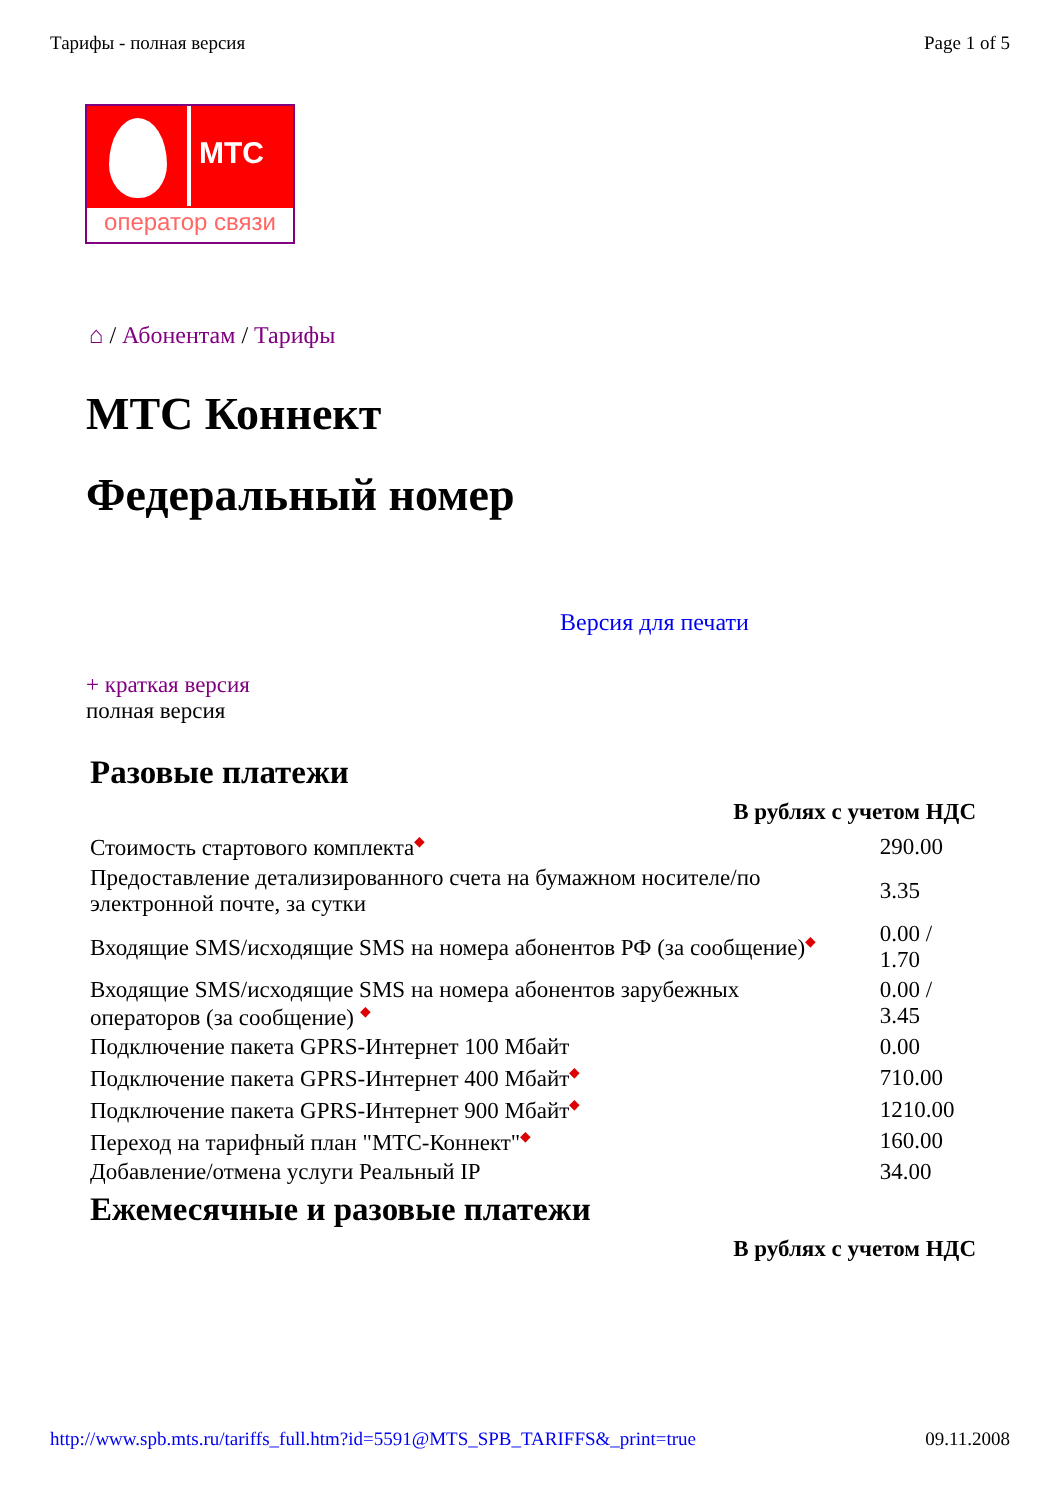Тарифы - полная версия Page 1 of 5
МТС
оператор связи
⌂ / Абонентам / Тарифы
МТС Коннект
Федеральный номер
Версия для печати
+ краткая версия
полная версия
Разовые платежи
| В рублях с учетом НДС | |
| --- | --- |
| Стоимость стартового комплекта ◆ | 290.00 |
| Предоставление детализированного счета на бумажном носителе/по электронной почте, за сутки | 3.35 |
| Входящие SMS/исходящие SMS на номера абонентов РФ (за сообщение) ◆ | 0.00 / 1.70 |
| Входящие SMS/исходящие SMS на номера абонентов зарубежных операторов (за сообщение) ◆ | 0.00 / 3.45 |
| Подключение пакета GPRS-Интернет 100 Мбайт | 0.00 |
| Подключение пакета GPRS-Интернет 400 Мбайт ◆ | 710.00 |
| Подключение пакета GPRS-Интернет 900 Мбайт ◆ | 1210.00 |
| Переход на тарифный план "МТС-Коннект" ◆ | 160.00 |
| Добавление/отмена услуги Реальный IP | 34.00 |
Ежемесячные и разовые платежи
| В рублях с учетом НДС |
| --- |
http://www.spb.mts.ru/tariffs_full.htm?id=5591@MTS_SPB_TARIFFS&_print=true 09.11.2008